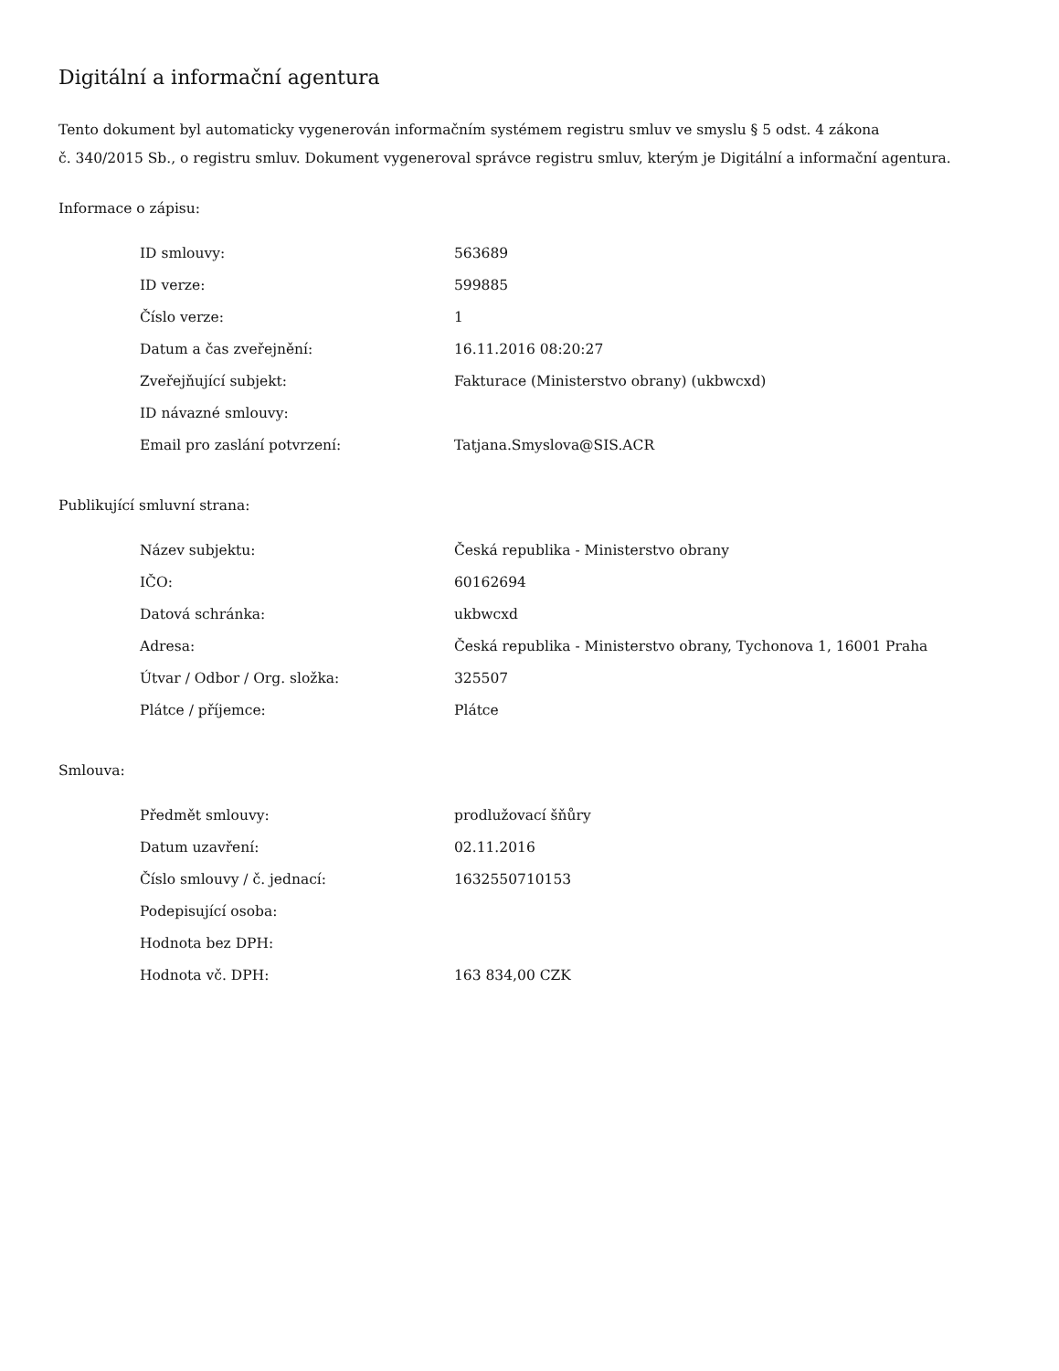Digitální a informační agentura
Tento dokument byl automaticky vygenerován informačním systémem registru smluv ve smyslu § 5 odst. 4 zákona
č. 340/2015 Sb., o registru smluv. Dokument vygeneroval správce registru smluv, kterým je Digitální a informační agentura.
Informace o zápisu:
| ID smlouvy: | 563689 |
| ID verze: | 599885 |
| Číslo verze: | 1 |
| Datum a čas zveřejnění: | 16.11.2016 08:20:27 |
| Zveřejňující subjekt: | Fakturace (Ministerstvo obrany) (ukbwcxd) |
| ID návazné smlouvy: | |
| Email pro zaslání potvrzení: | Tatjana.Smyslova@SIS.ACR |
Publikující smluvní strana:
| Název subjektu: | Česká republika - Ministerstvo obrany |
| IČO: | 60162694 |
| Datová schránka: | ukbwcxd |
| Adresa: | Česká republika - Ministerstvo obrany, Tychonova 1, 16001 Praha |
| Útvar / Odbor / Org. složka: | 325507 |
| Plátce / příjemce: | Plátce |
Smlouva:
| Předmět smlouvy: | prodlužovací šňůry |
| Datum uzavření: | 02.11.2016 |
| Číslo smlouvy / č. jednací: | 1632550710153 |
| Podepisující osoba: | |
| Hodnota bez DPH: | |
| Hodnota vč. DPH: | 163 834,00 CZK |